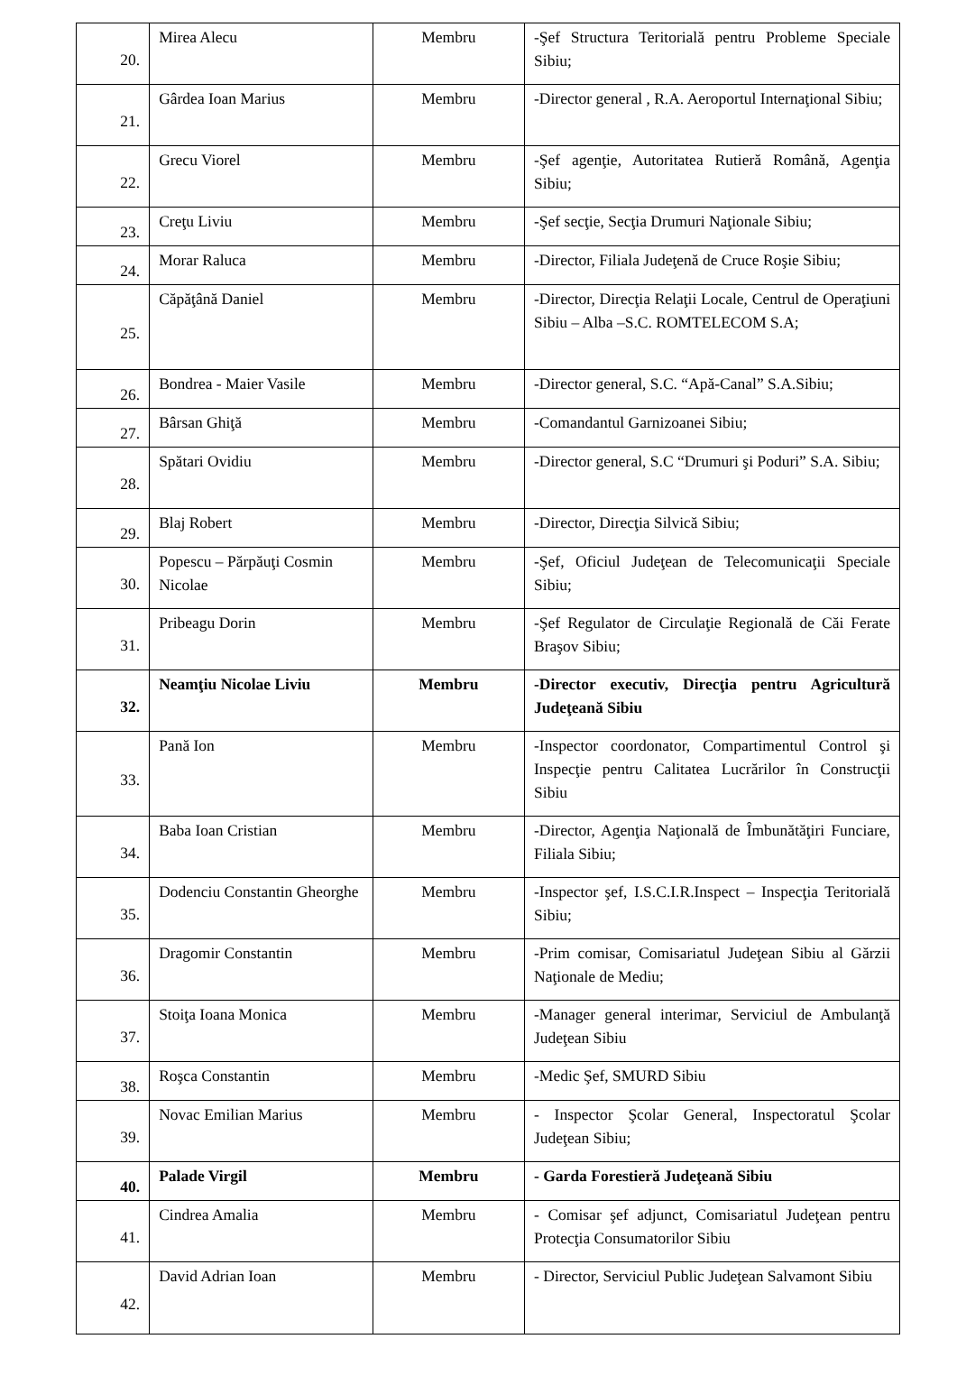| 20. | Mirea Alecu | Membru | -Şef Structura Teritorială pentru Probleme Speciale Sibiu; |
| 21. | Gârdea Ioan Marius | Membru | -Director general , R.A. Aeroportul Internaţional Sibiu; |
| 22. | Grecu Viorel | Membru | -Şef agenţie, Autoritatea Rutieră Română, Agenţia Sibiu; |
| 23. | Creţu Liviu | Membru | -Şef secţie, Secţia Drumuri Naţionale Sibiu; |
| 24. | Morar Raluca | Membru | -Director, Filiala Judeţenă de Cruce Roşie Sibiu; |
| 25. | Căpăţână Daniel | Membru | -Director, Direcţia Relaţii Locale, Centrul de Operaţiuni Sibiu – Alba –S.C. ROMTELECOM S.A; |
| 26. | Bondrea - Maier Vasile | Membru | -Director general, S.C. “Apă-Canal” S.A.Sibiu; |
| 27. | Bârsan Ghiţă | Membru | -Comandantul Garnizoanei Sibiu; |
| 28. | Spătari Ovidiu | Membru | -Director general, S.C “Drumuri şi Poduri” S.A. Sibiu; |
| 29. | Blaj Robert | Membru | -Director, Direcţia Silvică Sibiu; |
| 30. | Popescu – Părpăuţi Cosmin Nicolae | Membru | -Şef, Oficiul Judeţean de Telecomunicaţii Speciale Sibiu; |
| 31. | Pribeagu Dorin | Membru | -Şef Regulator de Circulaţie Regională de Căi Ferate Braşov Sibiu; |
| 32. | Neamţiu Nicolae Liviu | Membru | -Director executiv, Direcţia pentru Agricultură Judeţeană Sibiu |
| 33. | Pană Ion | Membru | -Inspector coordonator, Compartimentul Control şi Inspecţie pentru Calitatea Lucrărilor în Construcţii Sibiu |
| 34. | Baba Ioan Cristian | Membru | -Director, Agenţia Naţională de Îmbunătăţiri Funciare, Filiala Sibiu; |
| 35. | Dodenciu Constantin Gheorghe | Membru | -Inspector şef, I.S.C.I.R.Inspect – Inspecţia Teritorială Sibiu; |
| 36. | Dragomir Constantin | Membru | -Prim comisar, Comisariatul Judeţean Sibiu al Gărzii Naţionale de Mediu; |
| 37. | Stoiţa Ioana Monica | Membru | -Manager general interimar, Serviciul de Ambulanţă Judeţean Sibiu |
| 38. | Roşca Constantin | Membru | -Medic Şef, SMURD Sibiu |
| 39. | Novac Emilian Marius | Membru | - Inspector Şcolar General, Inspectoratul Şcolar Judeţean Sibiu; |
| 40. | Palade Virgil | Membru | - Garda Forestieră Judeţeană Sibiu |
| 41. | Cindrea Amalia | Membru | - Comisar şef adjunct, Comisariatul Judeţean pentru Protecţia Consumatorilor Sibiu |
| 42. | David Adrian Ioan | Membru | - Director, Serviciul Public Judeţean Salvamont Sibiu |